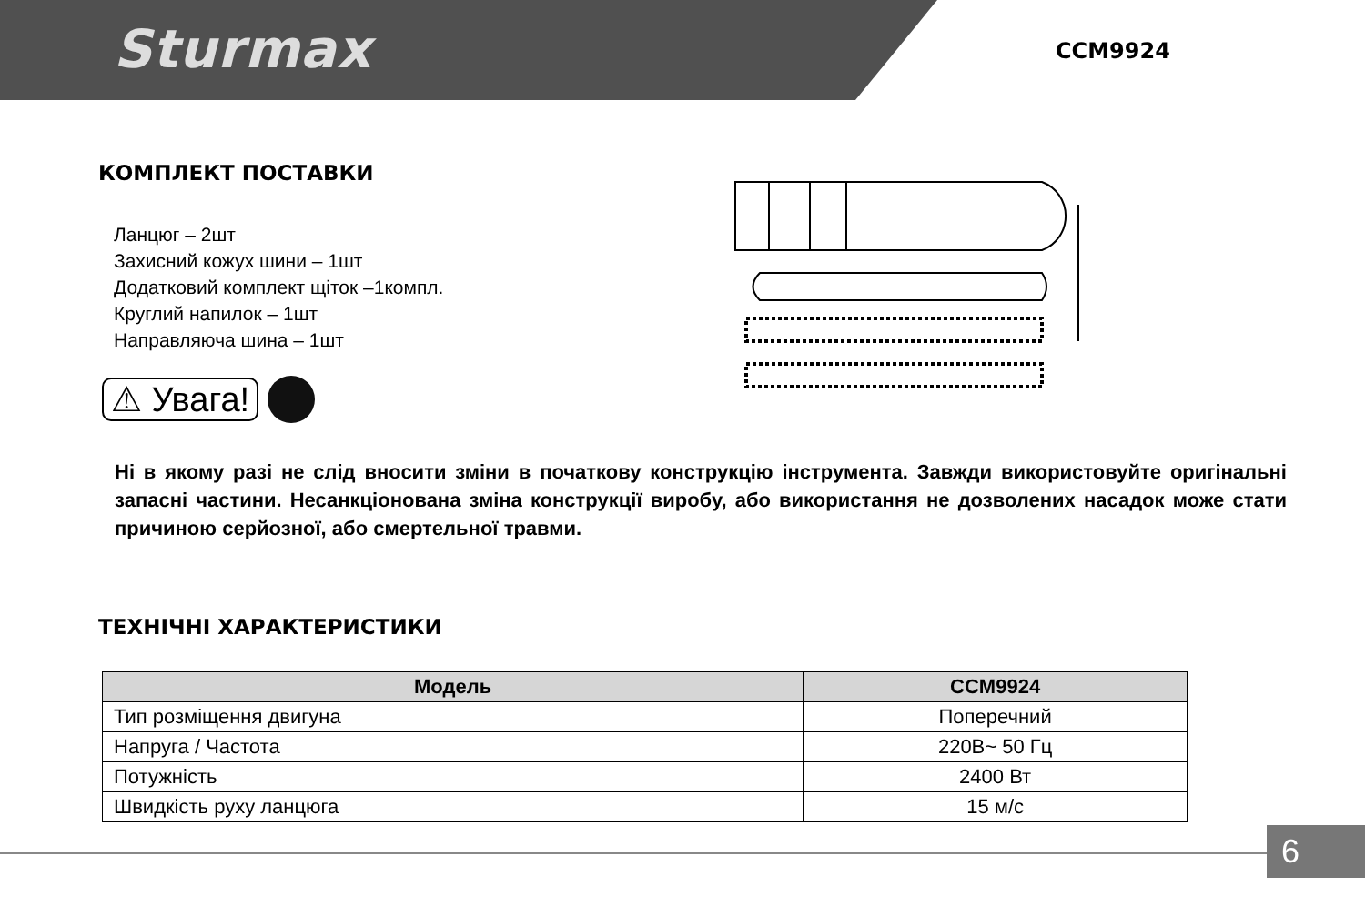Sturmax CCM9924
КОМПЛЕКТ ПОСТАВКИ
Ланцюг – 2шт
Захисний кожух шини – 1шт
Додатковий комплект щіток –1компл.
Круглий напилок – 1шт
Направляюча шина – 1шт
⚠ Увага!
Ні в якому разі не слід вносити зміни в початкову конструкцію інструмента. Завжди використовуйте оригінальні запасні частини. Несанкціонована зміна конструкції виробу, або використання не дозволених насадок може стати причиною серйозної, або смертельної травми.
ТЕХНІЧНІ ХАРАКТЕРИСТИКИ
| Модель | CCM9924 |
| --- | --- |
| Тип розміщення двигуна | Поперечний |
| Напруга / Частота | 220В~ 50 Гц |
| Потужність | 2400 Вт |
| Швидкість руху ланцюга | 15 м/с |
6